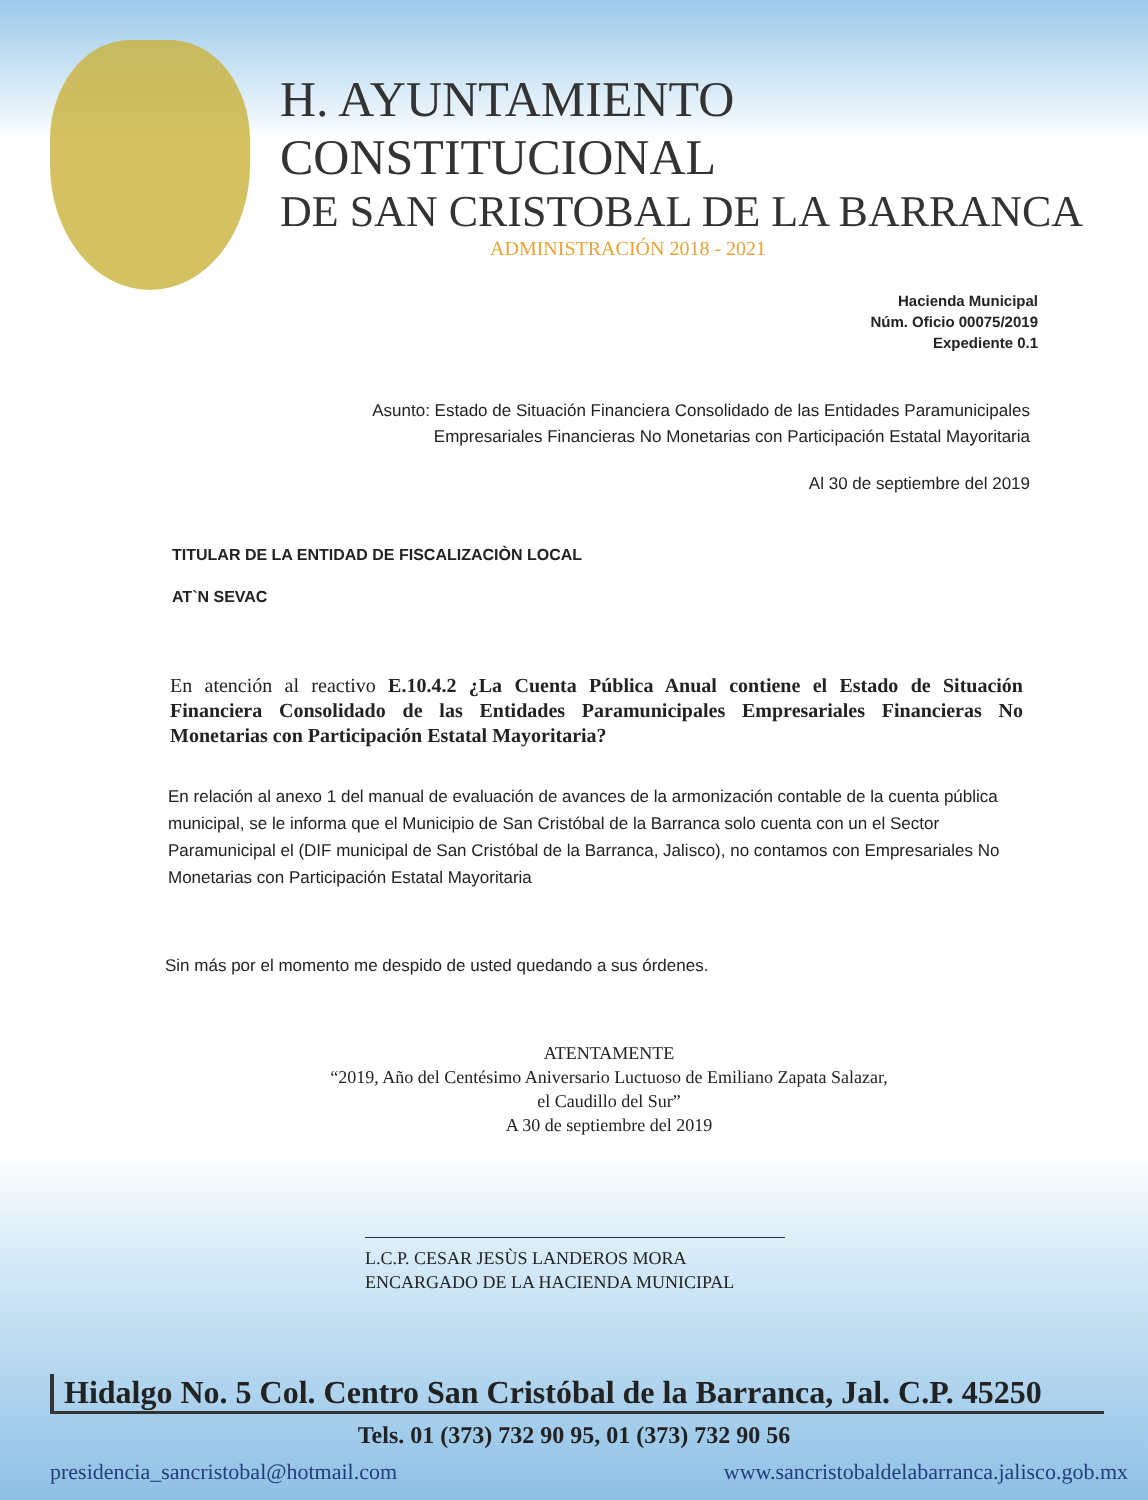H. AYUNTAMIENTO CONSTITUCIONAL
DE SAN CRISTOBAL DE LA BARRANCA
ADMINISTRACIÓN 2018 - 2021
Hacienda Municipal
Núm. Oficio 00075/2019
Expediente 0.1
Asunto: Estado de Situación Financiera Consolidado de las Entidades Paramunicipales
Empresariales Financieras No Monetarias con Participación Estatal Mayoritaria
Al 30 de septiembre del 2019
TITULAR DE LA ENTIDAD DE FISCALIZACIÒN LOCAL
AT`N SEVAC
En atención al reactivo E.10.4.2 ¿La Cuenta Pública Anual contiene el Estado de Situación Financiera Consolidado de las Entidades Paramunicipales Empresariales Financieras No Monetarias con Participación Estatal Mayoritaria?
En relación al anexo 1 del manual de evaluación de avances de la armonización contable de la cuenta pública municipal, se le informa que el Municipio de San Cristóbal de la Barranca solo cuenta con un el Sector Paramunicipal el (DIF municipal de San Cristóbal de la Barranca, Jalisco), no contamos con Empresariales No Monetarias con Participación Estatal Mayoritaria
Sin más por el momento me despido de usted quedando a sus órdenes.
ATENTAMENTE
“2019, Año del Centésimo Aniversario Luctuoso de Emiliano Zapata Salazar,
el Caudillo del Sur”
A 30 de septiembre del 2019
L.C.P. CESAR JESÙS LANDEROS MORA
ENCARGADO DE LA HACIENDA MUNICIPAL
Hidalgo No. 5 Col. Centro San Cristóbal de la Barranca, Jal. C.P. 45250
Tels. 01 (373) 732 90 95, 01 (373) 732 90 56
presidencia_sancristobal@hotmail.com www.sancristobaldelabarranca.jalisco.gob.mx